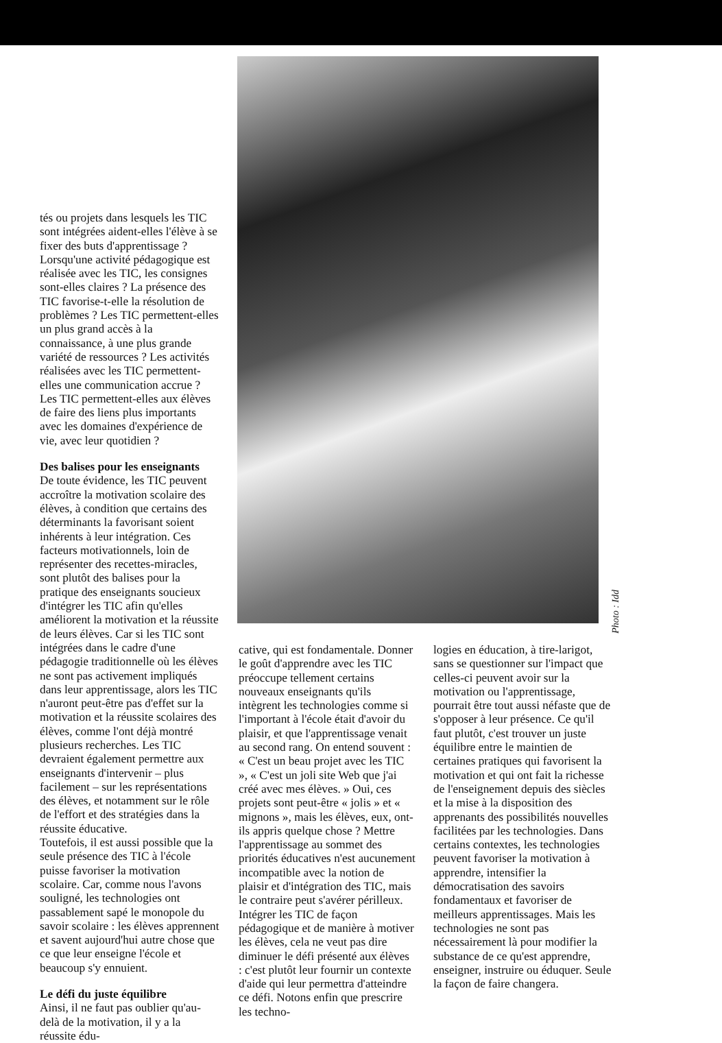tés ou projets dans lesquels les TIC sont intégrées aident-elles l'élève à se fixer des buts d'apprentissage ? Lorsqu'une activité pédagogique est réalisée avec les TIC, les consignes sont-elles claires ? La présence des TIC favorise-t-elle la résolution de problèmes ? Les TIC permettent-elles un plus grand accès à la connaissance, à une plus grande variété de ressources ? Les activités réalisées avec les TIC permettent-elles une communication accrue ? Les TIC permettent-elles aux élèves de faire des liens plus importants avec les domaines d'expérience de vie, avec leur quotidien ?
Des balises pour les enseignants
De toute évidence, les TIC peuvent accroître la motivation scolaire des élèves, à condition que certains des déterminants la favorisant soient inhérents à leur intégration. Ces facteurs motivationnels, loin de représenter des recettes-miracles, sont plutôt des balises pour la pratique des enseignants soucieux d'intégrer les TIC afin qu'elles améliorent la motivation et la réussite de leurs élèves. Car si les TIC sont intégrées dans le cadre d'une pédagogie traditionnelle où les élèves ne sont pas activement impliqués dans leur apprentissage, alors les TIC n'auront peut-être pas d'effet sur la motivation et la réussite scolaires des élèves, comme l'ont déjà montré plusieurs recherches. Les TIC devraient également permettre aux enseignants d'intervenir – plus facilement – sur les représentations des élèves, et notamment sur le rôle de l'effort et des stratégies dans la réussite éducative.
Toutefois, il est aussi possible que la seule présence des TIC à l'école puisse favoriser la motivation scolaire. Car, comme nous l'avons souligné, les technologies ont passablement sapé le monopole du savoir scolaire : les élèves apprennent et savent aujourd'hui autre chose que ce que leur enseigne l'école et beaucoup s'y ennuient.
Le défi du juste équilibre
Ainsi, il ne faut pas oublier qu'au-delà de la motivation, il y a la réussite édu-
Photo : Idd
cative, qui est fondamentale. Donner le goût d'apprendre avec les TIC préoccupe tellement certains nouveaux enseignants qu'ils intègrent les technologies comme si l'important à l'école était d'avoir du plaisir, et que l'apprentissage venait au second rang. On entend souvent : « C'est un beau projet avec les TIC », « C'est un joli site Web que j'ai créé avec mes élèves. » Oui, ces projets sont peut-être « jolis » et « mignons », mais les élèves, eux, ont-ils appris quelque chose ? Mettre l'apprentissage au sommet des priorités éducatives n'est aucunement incompatible avec la notion de plaisir et d'intégration des TIC, mais le contraire peut s'avérer périlleux. Intégrer les TIC de façon pédagogique et de manière à motiver les élèves, cela ne veut pas dire diminuer le défi présenté aux élèves : c'est plutôt leur fournir un contexte d'aide qui leur permettra d'atteindre ce défi. Notons enfin que prescrire les techno-
logies en éducation, à tire-larigot, sans se questionner sur l'impact que celles-ci peuvent avoir sur la motivation ou l'apprentissage, pourrait être tout aussi néfaste que de s'opposer à leur présence. Ce qu'il faut plutôt, c'est trouver un juste équilibre entre le maintien de certaines pratiques qui favorisent la motivation et qui ont fait la richesse de l'enseignement depuis des siècles et la mise à la disposition des apprenants des possibilités nouvelles facilitées par les technologies. Dans certains contextes, les technologies peuvent favoriser la motivation à apprendre, intensifier la démocratisation des savoirs fondamentaux et favoriser de meilleurs apprentissages. Mais les technologies ne sont pas nécessairement là pour modifier la substance de ce qu'est apprendre, enseigner, instruire ou éduquer. Seule la façon de faire changera.